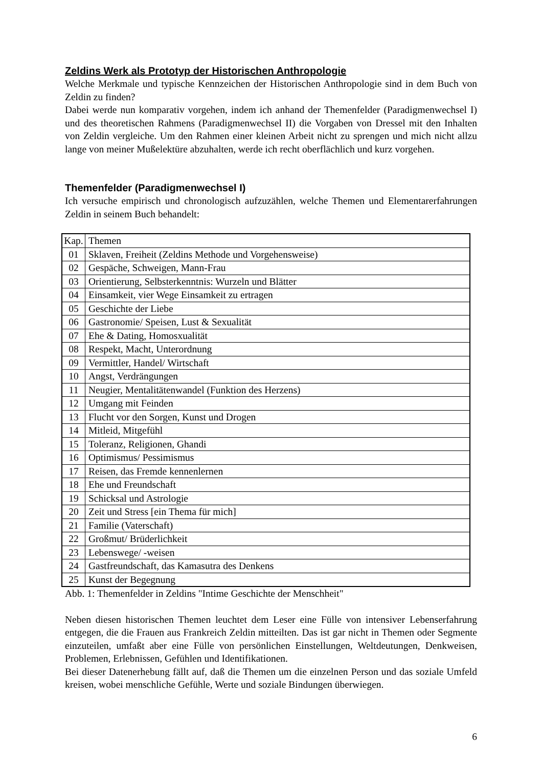Zeldins Werk als Prototyp der Historischen Anthropologie
Welche Merkmale und typische Kennzeichen der Historischen Anthropologie sind in dem Buch von Zeldin zu finden?
Dabei werde nun komparativ vorgehen, indem ich anhand der Themenfelder (Paradigmenwechsel I) und des theoretischen Rahmens (Paradigmenwechsel II) die Vorgaben von Dressel mit den Inhalten von Zeldin vergleiche. Um den Rahmen einer kleinen Arbeit nicht zu sprengen und mich nicht allzu lange von meiner Mußelektüre abzuhalten, werde ich recht oberflächlich und kurz vorgehen.
Themenfelder (Paradigmenwechsel I)
Ich versuche empirisch und chronologisch aufzuzählen, welche Themen und Elementarerfahrungen Zeldin in seinem Buch behandelt:
| Kap. | Themen |
| 01 | Sklaven, Freiheit (Zeldins Methode und Vorgehensweise) |
| 02 | Gespäche, Schweigen, Mann-Frau |
| 03 | Orientierung, Selbsterkenntnis: Wurzeln und Blätter |
| 04 | Einsamkeit, vier Wege Einsamkeit zu ertragen |
| 05 | Geschichte der Liebe |
| 06 | Gastronomie/ Speisen, Lust & Sexualität |
| 07 | Ehe & Dating, Homosxualität |
| 08 | Respekt, Macht, Unterordnung |
| 09 | Vermittler, Handel/ Wirtschaft |
| 10 | Angst, Verdrängungen |
| 11 | Neugier, Mentalitätenwandel (Funktion des Herzens) |
| 12 | Umgang mit Feinden |
| 13 | Flucht vor den Sorgen, Kunst und Drogen |
| 14 | Mitleid, Mitgefühl |
| 15 | Toleranz, Religionen, Ghandi |
| 16 | Optimismus/ Pessimismus |
| 17 | Reisen, das Fremde kennenlernen |
| 18 | Ehe und Freundschaft |
| 19 | Schicksal und Astrologie |
| 20 | Zeit und Stress [ein Thema für mich] |
| 21 | Familie (Vaterschaft) |
| 22 | Großmut/ Brüderlichkeit |
| 23 | Lebenswege/ -weisen |
| 24 | Gastfreundschaft, das Kamasutra des Denkens |
| 25 | Kunst der Begegnung |
Abb. 1: Themenfelder in Zeldins "Intime Geschichte der Menschheit"
Neben diesen historischen Themen leuchtet dem Leser eine Fülle von intensiver Lebenserfahrung entgegen, die die Frauen aus Frankreich Zeldin mitteilten. Das ist gar nicht in Themen oder Segmente einzuteilen, umfaßt aber eine Fülle von persönlichen Einstellungen, Weltdeutungen, Denkweisen, Problemen, Erlebnissen, Gefühlen und Identifikationen.
Bei dieser Datenerhebung fällt auf, daß die Themen um die einzelnen Person und das soziale Umfeld kreisen, wobei menschliche Gefühle, Werte und soziale Bindungen überwiegen.
6